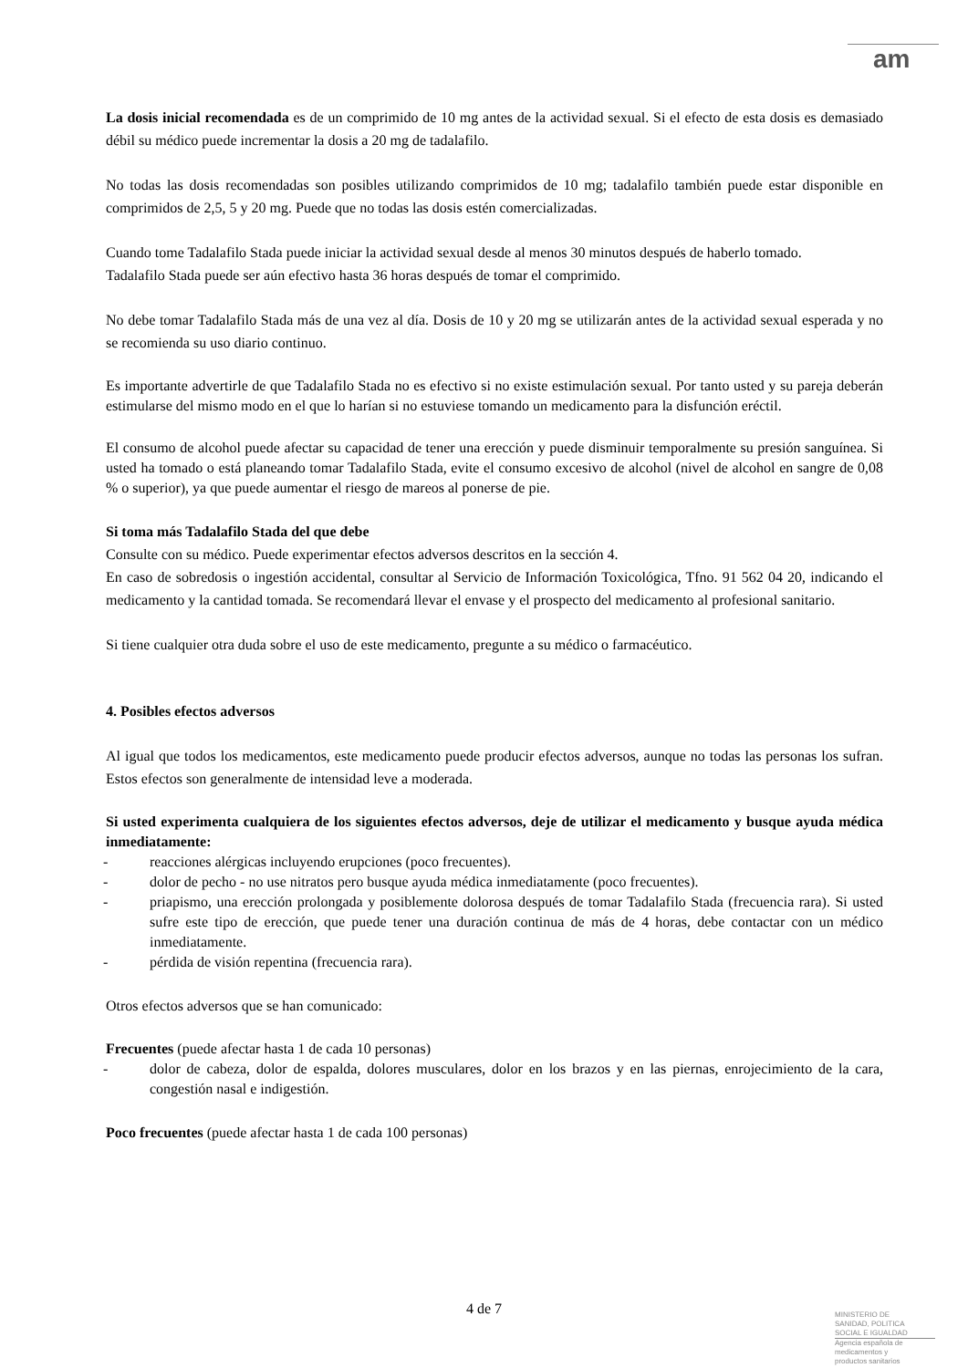am
La dosis inicial recomendada es de un comprimido de 10 mg antes de la actividad sexual. Si el efecto de esta dosis es demasiado débil su médico puede incrementar la dosis a 20 mg de tadalafilo.
No todas las dosis recomendadas son posibles utilizando comprimidos de 10 mg; tadalafilo también puede estar disponible en comprimidos de 2,5, 5 y 20 mg. Puede que no todas las dosis estén comercializadas.
Cuando tome Tadalafilo Stada puede iniciar la actividad sexual desde al menos 30 minutos después de haberlo tomado.
Tadalafilo Stada puede ser aún efectivo hasta 36 horas después de tomar el comprimido.
No debe tomar Tadalafilo Stada más de una vez al día. Dosis de 10 y 20 mg se utilizarán antes de la actividad sexual esperada y no se recomienda su uso diario continuo.
Es importante advertirle de que Tadalafilo Stada no es efectivo si no existe estimulación sexual. Por tanto usted y su pareja deberán estimularse del mismo modo en el que lo harían si no estuviese tomando un medicamento para la disfunción eréctil.
El consumo de alcohol puede afectar su capacidad de tener una erección y puede disminuir temporalmente su presión sanguínea. Si usted ha tomado o está planeando tomar Tadalafilo Stada, evite el consumo excesivo de alcohol (nivel de alcohol en sangre de 0,08 % o superior), ya que puede aumentar el riesgo de mareos al ponerse de pie.
Si toma más Tadalafilo Stada del que debe
Consulte con su médico. Puede experimentar efectos adversos descritos en la sección 4.
En caso de sobredosis o ingestión accidental, consultar al Servicio de Información Toxicológica, Tfno. 91 562 04 20, indicando el medicamento y la cantidad tomada. Se recomendará llevar el envase y el prospecto del medicamento al profesional sanitario.
Si tiene cualquier otra duda sobre el uso de este medicamento, pregunte a su médico o farmacéutico.
4. Posibles efectos adversos
Al igual que todos los medicamentos, este medicamento puede producir efectos adversos, aunque no todas las personas los sufran. Estos efectos son generalmente de intensidad leve a moderada.
Si usted experimenta cualquiera de los siguientes efectos adversos, deje de utilizar el medicamento y busque ayuda médica inmediatamente:
- reacciones alérgicas incluyendo erupciones (poco frecuentes).
- dolor de pecho - no use nitratos pero busque ayuda médica inmediatamente (poco frecuentes).
- priapismo, una erección prolongada y posiblemente dolorosa después de tomar Tadalafilo Stada (frecuencia rara). Si usted sufre este tipo de erección, que puede tener una duración continua de más de 4 horas, debe contactar con un médico inmediatamente.
- pérdida de visión repentina (frecuencia rara).
Otros efectos adversos que se han comunicado:
Frecuentes (puede afectar hasta 1 de cada 10 personas)
- dolor de cabeza, dolor de espalda, dolores musculares, dolor en los brazos y en las piernas, enrojecimiento de la cara, congestión nasal e indigestión.
Poco frecuentes (puede afectar hasta 1 de cada 100 personas)
4 de 7
MINISTERIO DE
SANIDAD, POLITICA
SOCIAL E IGUALDAD
Agencia española de
medicamentos y
productos sanitarios